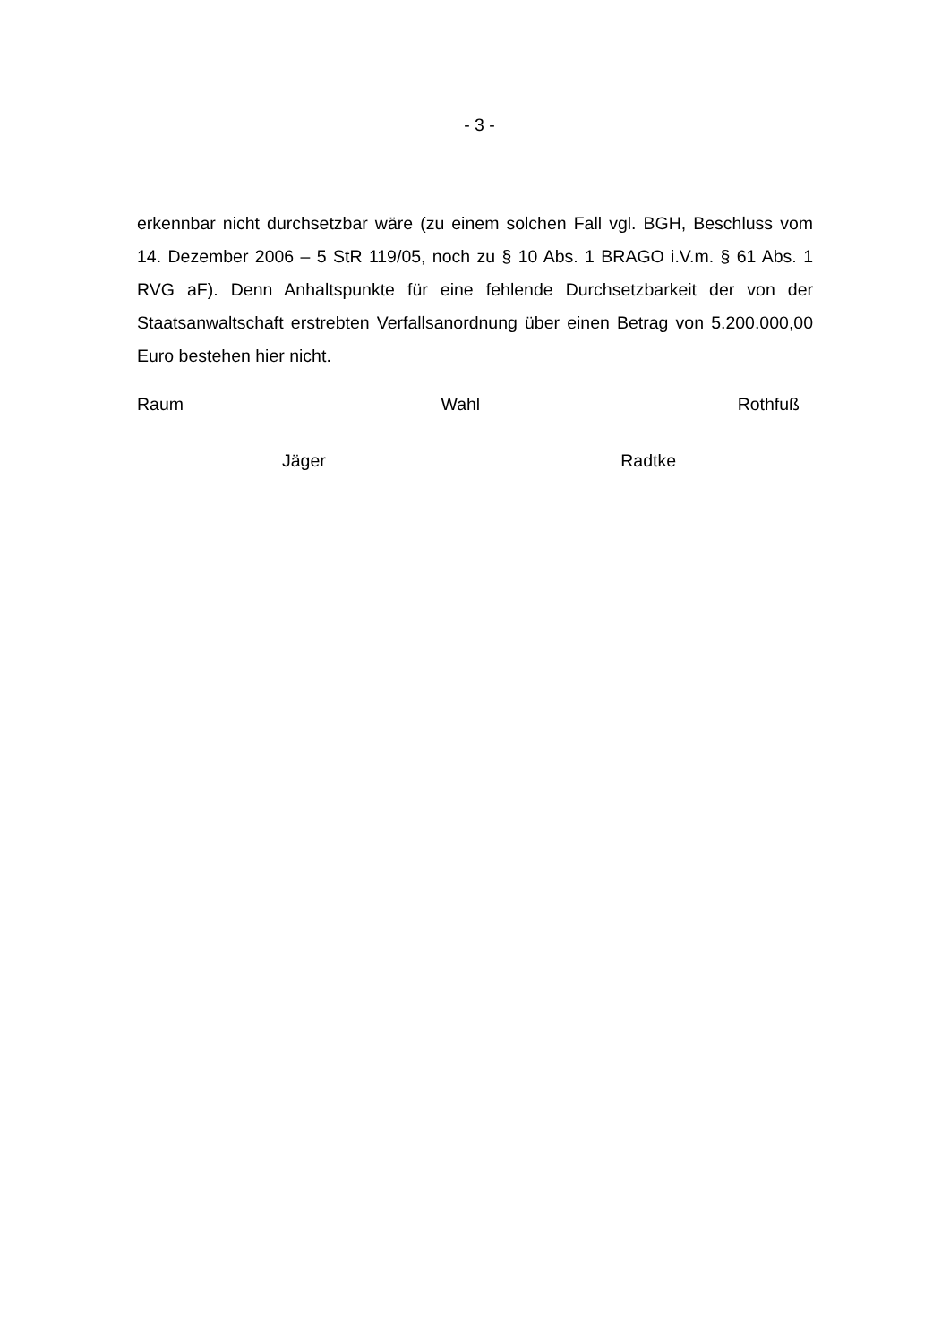- 3 -
erkennbar nicht durchsetzbar wäre (zu einem solchen Fall vgl. BGH, Beschluss vom 14. Dezember 2006 – 5 StR 119/05, noch zu § 10 Abs. 1 BRAGO i.V.m. § 61 Abs. 1 RVG aF). Denn Anhaltspunkte für eine fehlende Durchsetzbarkeit der von der Staatsanwaltschaft erstrebten Verfallsanordnung über einen Betrag von 5.200.000,00 Euro bestehen hier nicht.
Raum Wahl Rothfuß
Jäger Radtke